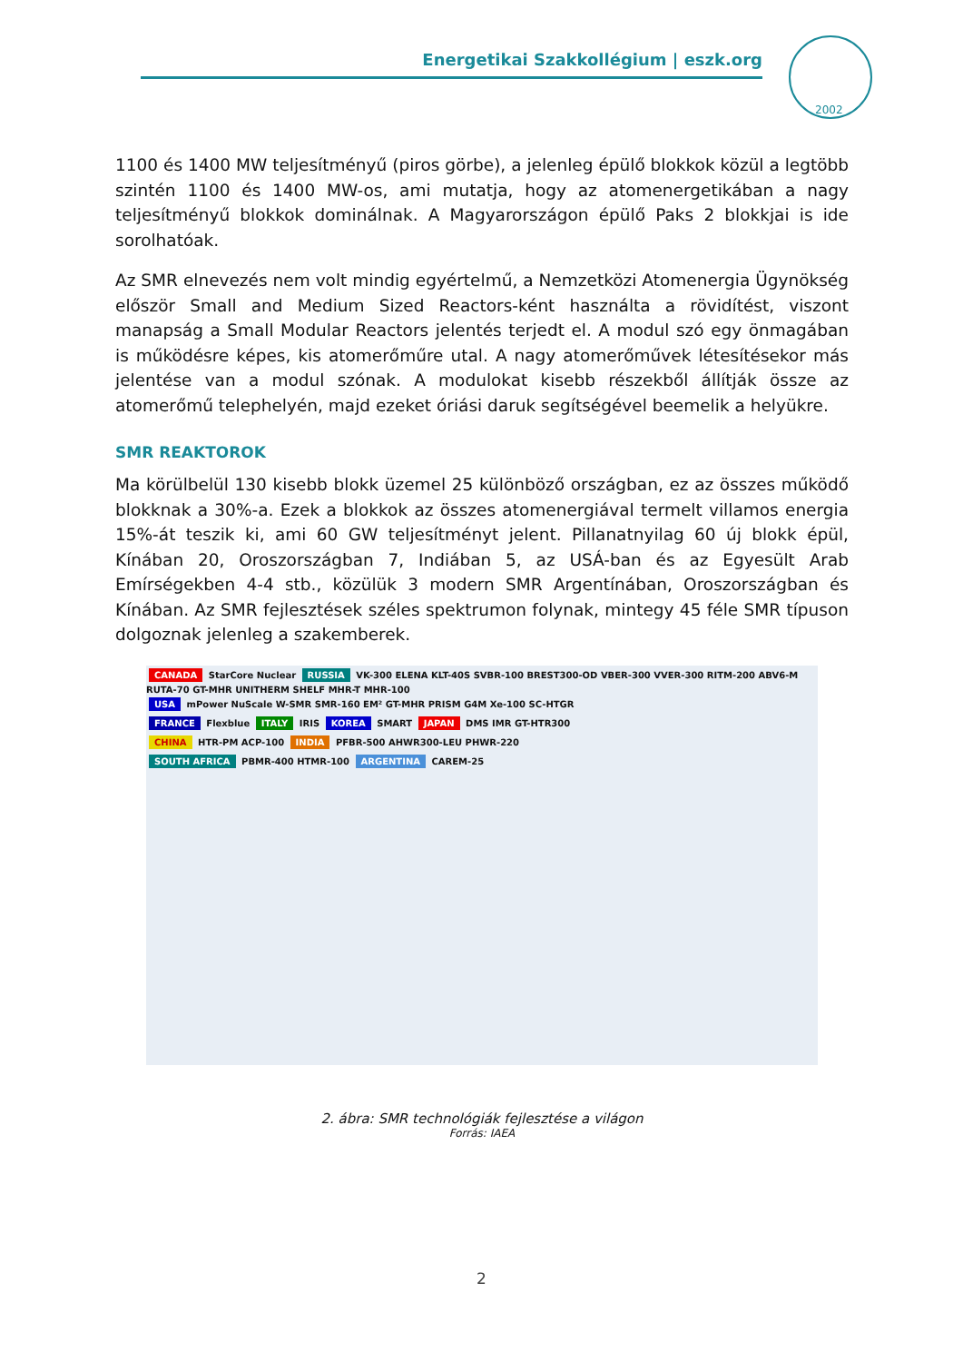Energetikai Szakkollégium | eszk.org
2002
1100 és 1400 MW teljesítményű (piros görbe), a jelenleg épülő blokkok közül a legtöbb szintén 1100 és 1400 MW-os, ami mutatja, hogy az atomenergetikában a nagy teljesítményű blokkok dominálnak. A Magyarországon épülő Paks 2 blokkjai is ide sorolhatóak.
Az SMR elnevezés nem volt mindig egyértelmű, a Nemzetközi Atomenergia Ügynökség először Small and Medium Sized Reactors-ként használta a rövidítést, viszont manapság a Small Modular Reactors jelentés terjedt el. A modul szó egy önmagában is működésre képes, kis atomerőműre utal. A nagy atomerőművek létesítésekor más jelentése van a modul szónak. A modulokat kisebb részekből állítják össze az atomerőmű telephelyén, majd ezeket óriási daruk segítségével beemelik a helyükre.
SMR REAKTOROK
Ma körülbelül 130 kisebb blokk üzemel 25 különböző országban, ez az összes működő blokknak a 30%-a. Ezek a blokkok az összes atomenergiával termelt villamos energia 15%-át teszik ki, ami 60 GW teljesítményt jelent. Pillanatnyilag 60 új blokk épül, Kínában 20, Oroszországban 7, Indiában 5, az USÁ-ban és az Egyesült Arab Emírségekben 4-4 stb., közülük 3 modern SMR Argentínában, Oroszországban és Kínában. Az SMR fejlesztések széles spektrumon folynak, mintegy 45 féle SMR típuson dolgoznak jelenleg a szakemberek.
CANADA StarCore Nuclear RUSSIA VK-300 ELENA KLT-40S SVBR-100 BREST300-OD VBER-300 VVER-300 RITM-200 ABV6-M RUTA-70 GT-MHR UNITHERM SHELF MHR-T MHR-100
USA mPower NuScale W-SMR SMR-160 EM² GT-MHR PRISM G4M Xe-100 SC-HTGR
FRANCE Flexblue ITALY IRIS KOREA SMART JAPAN DMS IMR GT-HTR300
CHINA HTR-PM ACP-100 INDIA PFBR-500 AHWR300-LEU PHWR-220
SOUTH AFRICA PBMR-400 HTMR-100 ARGENTINA CAREM-25
2. ábra: SMR technológiák fejlesztése a világon
Forrás: IAEA
2